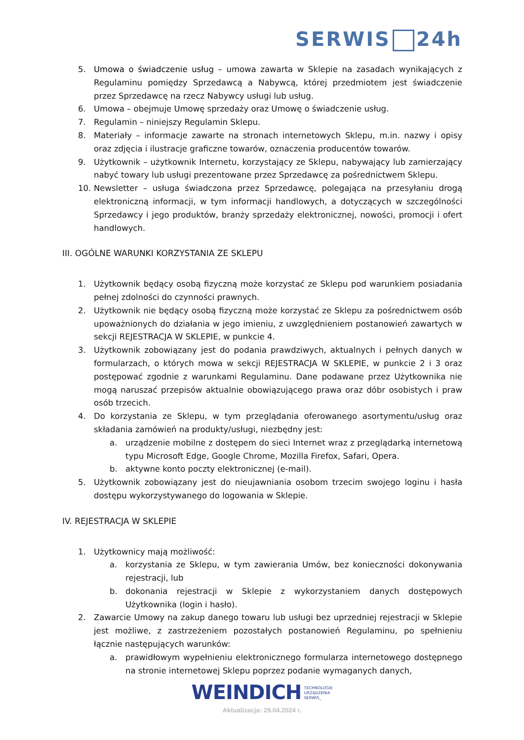SERWIS 24h
5. Umowa o świadczenie usług – umowa zawarta w Sklepie na zasadach wynikających z Regulaminu pomiędzy Sprzedawcą a Nabywcą, której przedmiotem jest świadczenie przez Sprzedawcę na rzecz Nabywcy usługi lub usług.
6. Umowa – obejmuje Umowę sprzedaży oraz Umowę o świadczenie usług.
7. Regulamin – niniejszy Regulamin Sklepu.
8. Materiały – informacje zawarte na stronach internetowych Sklepu, m.in. nazwy i opisy oraz zdjęcia i ilustracje graficzne towarów, oznaczenia producentów towarów.
9. Użytkownik – użytkownik Internetu, korzystający ze Sklepu, nabywający lub zamierzający nabyć towary lub usługi prezentowane przez Sprzedawcę za pośrednictwem Sklepu.
10. Newsletter – usługa świadczona przez Sprzedawcę, polegająca na przesyłaniu drogą elektroniczną informacji, w tym informacji handlowych, a dotyczących w szczególności Sprzedawcy i jego produktów, branży sprzedaży elektronicznej, nowości, promocji i ofert handlowych.
III. OGÓLNE WARUNKI KORZYSTANIA ZE SKLEPU
1. Użytkownik będący osobą fizyczną może korzystać ze Sklepu pod warunkiem posiadania pełnej zdolności do czynności prawnych.
2. Użytkownik nie będący osobą fizyczną może korzystać ze Sklepu za pośrednictwem osób upoważnionych do działania w jego imieniu, z uwzględnieniem postanowień zawartych w sekcji REJESTRACJA W SKLEPIE, w punkcie 4.
3. Użytkownik zobowiązany jest do podania prawdziwych, aktualnych i pełnych danych w formularzach, o których mowa w sekcji REJESTRACJA W SKLEPIE, w punkcie 2 i 3 oraz postępować zgodnie z warunkami Regulaminu. Dane podawane przez Użytkownika nie mogą naruszać przepisów aktualnie obowiązującego prawa oraz dóbr osobistych i praw osób trzecich.
4. Do korzystania ze Sklepu, w tym przeglądania oferowanego asortymentu/usług oraz składania zamówień na produkty/usługi, niezbędny jest:
a. urządzenie mobilne z dostępem do sieci Internet wraz z przeglądarką internetową typu Microsoft Edge, Google Chrome, Mozilla Firefox, Safari, Opera.
b. aktywne konto poczty elektronicznej (e-mail).
5. Użytkownik zobowiązany jest do nieujawniania osobom trzecim swojego loginu i hasła dostępu wykorzystywanego do logowania w Sklepie.
IV. REJESTRACJA W SKLEPIE
1. Użytkownicy mają możliwość:
a. korzystania ze Sklepu, w tym zawierania Umów, bez konieczności dokonywania rejestracji, lub
b. dokonania rejestracji w Sklepie z wykorzystaniem danych dostępowych Użytkownika (login i hasło).
2. Zawarcie Umowy na zakup danego towaru lub usługi bez uprzedniej rejestracji w Sklepie jest możliwe, z zastrzeżeniem pozostałych postanowień Regulaminu, po spełnieniu łącznie następujących warunków:
a. prawidłowym wypełnieniu elektronicznego formularza internetowego dostępnego na stronie internetowej Sklepu poprzez podanie wymaganych danych,
WEINDICH TECHNOLOGIE
URZĄDZENIA
SERWIS_
Aktualizacja: 29.04.2024 r.